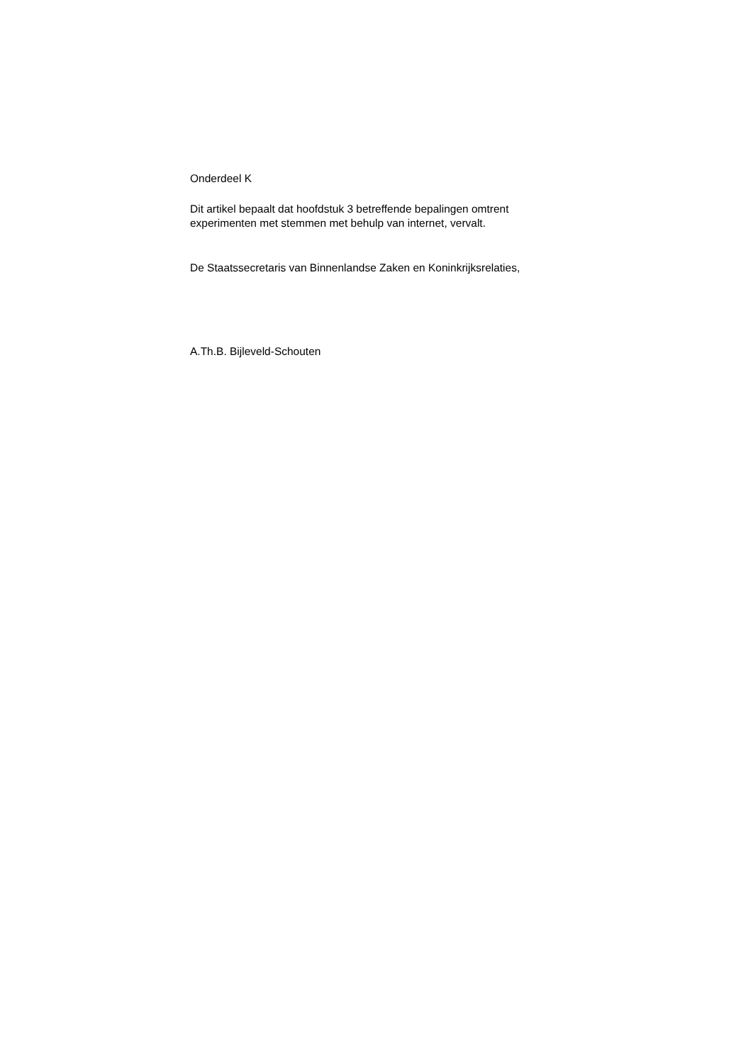Onderdeel K
Dit artikel bepaalt dat hoofdstuk 3 betreffende bepalingen omtrent
experimenten met stemmen met behulp van internet, vervalt.
De Staatssecretaris van Binnenlandse Zaken en Koninkrijksrelaties,
A.Th.B. Bijleveld-Schouten